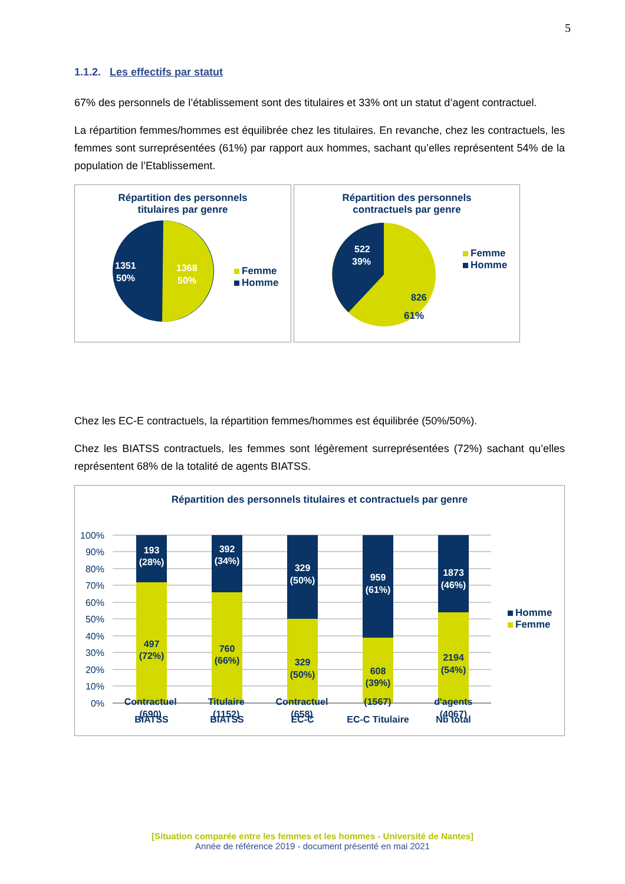5
1.1.2. Les effectifs par statut
67% des personnels de l’établissement sont des titulaires et 33% ont un statut d’agent contractuel.
La répartition femmes/hommes est équilibrée chez les titulaires. En revanche, chez les contractuels, les femmes sont surreprésentées (61%) par rapport aux hommes, sachant qu’elles représentent 54% de la population de l’Etablissement.
Répartition des personnels
titulaires par genre
1351
50%
1368
50%
Femme
Homme
Répartition des personnels
contractuels par genre
522
39%
826
61%
Femme
Homme
Chez les EC-E contractuels, la répartition femmes/hommes est équilibrée (50%/50%).
Chez les BIATSS contractuels, les femmes sont légèrement surreprésentées (72%) sachant qu’elles représentent 68% de la totalité de agents BIATSS.
Répartition des personnels titulaires et contractuels par genre
100%
90%
80%
70%
60%
50%
40%
30%
20%
10%
0%
193
(28%)
392
(34%)
329
(50%)
959
(61%)
1873
(46%)
497
(72%)
760
(66%)
329
(50%)
608
(39%)
2194
(54%)
BIATSS
BIATSS
EC-C
EC-C Titulaire
Nb total
Homme
Femme
Contractuel
(690)
Titulaire
(1152)
Contractuel
(658)
(1567) d'agents
(4067)
[Situation comparée entre les femmes et les hommes - Université de Nantes]
Année de référence 2019 - document présenté en mai 2021